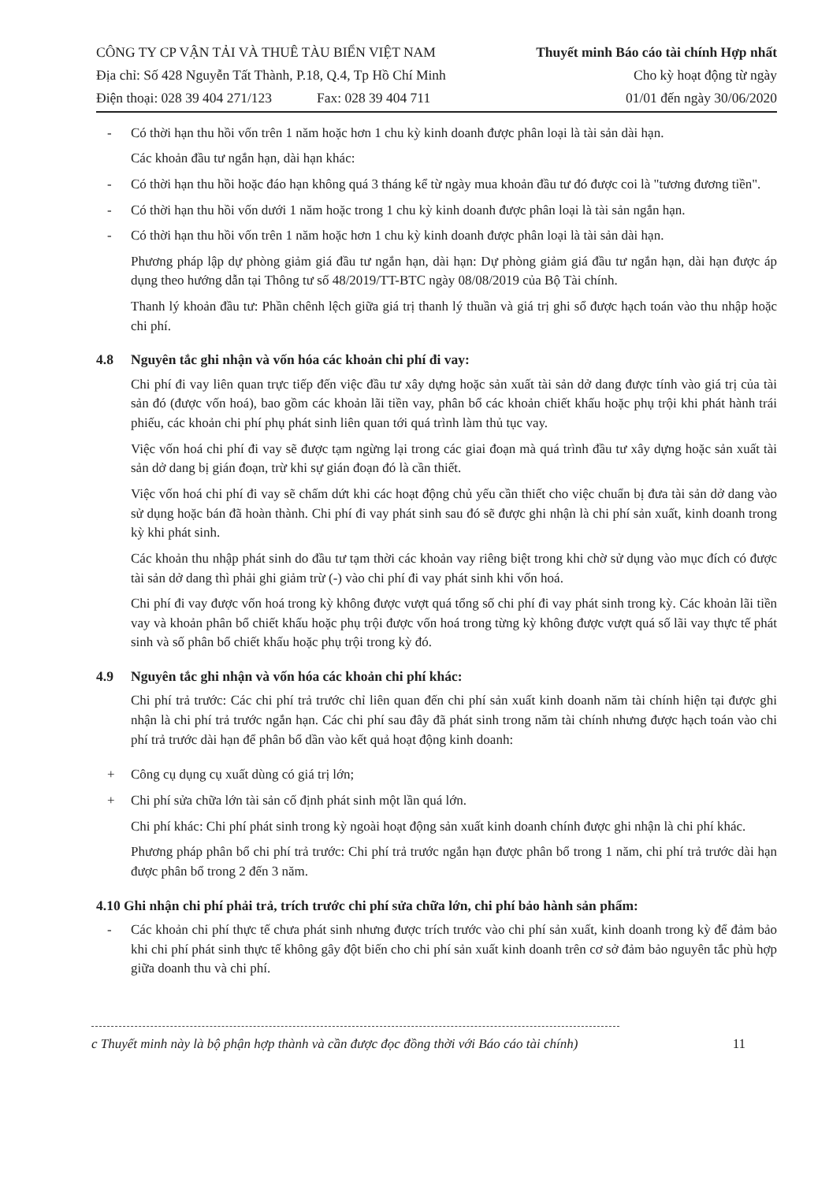CÔNG TY CP VẬN TẢI VÀ THUÊ TÀU BIỂN VIỆT NAM
Địa chỉ: Số 428 Nguyễn Tất Thành, P.18, Q.4, Tp Hồ Chí Minh
Điện thoại: 028 39 404 271/123 Fax: 028 39 404 711
Thuyết minh Báo cáo tài chính Hợp nhất
Cho kỳ hoạt động từ ngày
01/01 đến ngày 30/06/2020
- Có thời hạn thu hồi vốn trên 1 năm hoặc hơn 1 chu kỳ kinh doanh được phân loại là tài sản dài hạn.
Các khoản đầu tư ngắn hạn, dài hạn khác:
- Có thời hạn thu hồi hoặc đáo hạn không quá 3 tháng kể từ ngày mua khoản đầu tư đó được coi là "tương đương tiền".
- Có thời hạn thu hồi vốn dưới 1 năm hoặc trong 1 chu kỳ kinh doanh được phân loại là tài sản ngắn hạn.
- Có thời hạn thu hồi vốn trên 1 năm hoặc hơn 1 chu kỳ kinh doanh được phân loại là tài sản dài hạn.
Phương pháp lập dự phòng giảm giá đầu tư ngắn hạn, dài hạn: Dự phòng giảm giá đầu tư ngắn hạn, dài hạn được áp dụng theo hướng dẫn tại Thông tư số 48/2019/TT-BTC ngày 08/08/2019 của Bộ Tài chính.
Thanh lý khoản đầu tư: Phần chênh lệch giữa giá trị thanh lý thuần và giá trị ghi sổ được hạch toán vào thu nhập hoặc chi phí.
4.8 Nguyên tắc ghi nhận và vốn hóa các khoản chi phí đi vay:
Chi phí đi vay liên quan trực tiếp đến việc đầu tư xây dựng hoặc sản xuất tài sản dở dang được tính vào giá trị của tài sản đó (được vốn hoá), bao gồm các khoản lãi tiền vay, phân bổ các khoản chiết khấu hoặc phụ trội khi phát hành trái phiếu, các khoản chi phí phụ phát sinh liên quan tới quá trình làm thủ tục vay.
Việc vốn hoá chi phí đi vay sẽ được tạm ngừng lại trong các giai đoạn mà quá trình đầu tư xây dựng hoặc sản xuất tài sản dở dang bị gián đoạn, trừ khi sự gián đoạn đó là cần thiết.
Việc vốn hoá chi phí đi vay sẽ chấm dứt khi các hoạt động chủ yếu cần thiết cho việc chuẩn bị đưa tài sản dở dang vào sử dụng hoặc bán đã hoàn thành. Chi phí đi vay phát sinh sau đó sẽ được ghi nhận là chi phí sản xuất, kinh doanh trong kỳ khi phát sinh.
Các khoản thu nhập phát sinh do đầu tư tạm thời các khoản vay riêng biệt trong khi chờ sử dụng vào mục đích có được tài sản dở dang thì phải ghi giảm trừ (-) vào chi phí đi vay phát sinh khi vốn hoá.
Chi phí đi vay được vốn hoá trong kỳ không được vượt quá tổng số chi phí đi vay phát sinh trong kỳ. Các khoản lãi tiền vay và khoản phân bổ chiết khấu hoặc phụ trội được vốn hoá trong từng kỳ không được vượt quá số lãi vay thực tế phát sinh và số phân bổ chiết khấu hoặc phụ trội trong kỳ đó.
4.9 Nguyên tắc ghi nhận và vốn hóa các khoản chi phí khác:
Chi phí trả trước: Các chi phí trả trước chỉ liên quan đến chi phí sản xuất kinh doanh năm tài chính hiện tại được ghi nhận là chi phí trả trước ngắn hạn. Các chi phí sau đây đã phát sinh trong năm tài chính nhưng được hạch toán vào chi phí trả trước dài hạn để phân bổ dần vào kết quả hoạt động kinh doanh:
+ Công cụ dụng cụ xuất dùng có giá trị lớn;
+ Chi phí sửa chữa lớn tài sản cố định phát sinh một lần quá lớn.
Chi phí khác: Chi phí phát sinh trong kỳ ngoài hoạt động sản xuất kinh doanh chính được ghi nhận là chi phí khác.
Phương pháp phân bổ chi phí trả trước: Chi phí trả trước ngắn hạn được phân bổ trong 1 năm, chi phí trả trước dài hạn được phân bổ trong 2 đến 3 năm.
4.10 Ghi nhận chi phí phải trả, trích trước chi phí sửa chữa lớn, chi phí bảo hành sản phẩm:
- Các khoản chi phí thực tế chưa phát sinh nhưng được trích trước vào chi phí sản xuất, kinh doanh trong kỳ để đảm bảo khi chi phí phát sinh thực tế không gây đột biến cho chi phí sản xuất kinh doanh trên cơ sở đảm bảo nguyên tắc phù hợp giữa doanh thu và chi phí.
c Thuyết minh này là bộ phận hợp thành và cần được đọc đồng thời với Báo cáo tài chính) 11